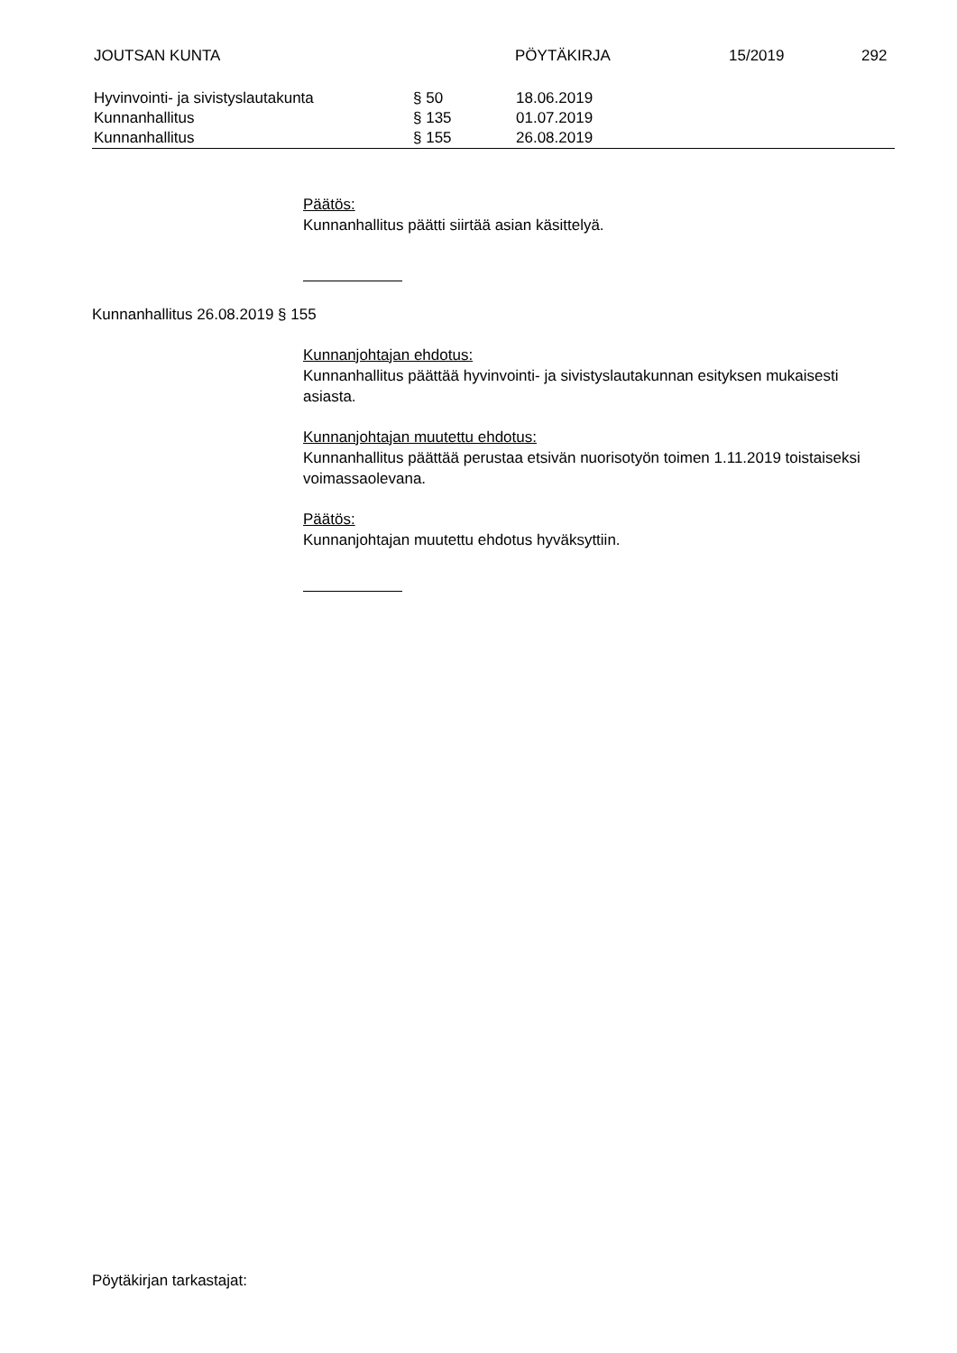JOUTSAN KUNTA PÖYTÄKIRJA 15/2019 292
| Hyvinvointi- ja sivistyslautakunta | § 50 | 18.06.2019 |
| Kunnanhallitus | § 135 | 01.07.2019 |
| Kunnanhallitus | § 155 | 26.08.2019 |
Päätös:
Kunnanhallitus päätti siirtää asian käsittelyä.
Kunnanhallitus 26.08.2019 § 155
Kunnanjohtajan ehdotus:
Kunnanhallitus päättää hyvinvointi- ja sivistyslautakunnan esityksen mukaisesti asiasta.
Kunnanjohtajan muutettu ehdotus:
Kunnanhallitus päättää perustaa etsivän nuorisotyön toimen 1.11.2019 toistaiseksi voimassaolevana.
Päätös:
Kunnanjohtajan muutettu ehdotus hyväksyttiin.
Pöytäkirjan tarkastajat: